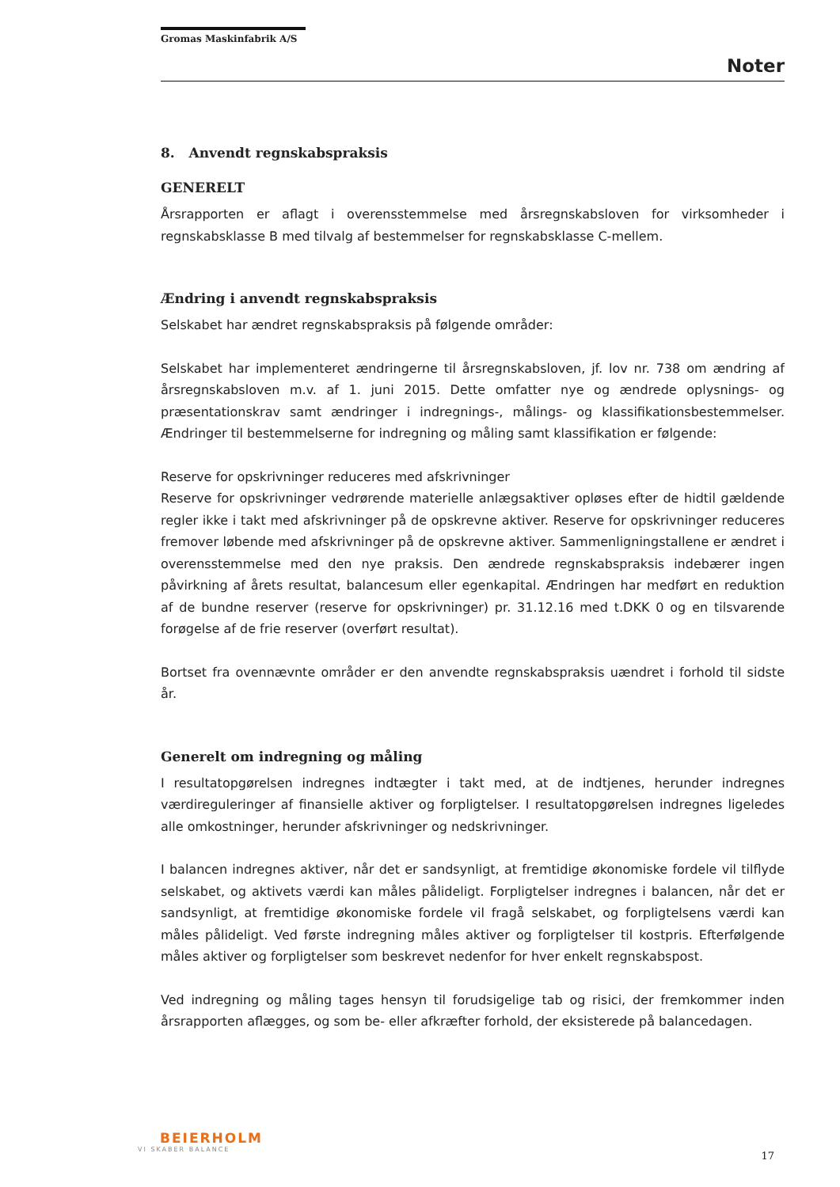Gromas Maskinfabrik A/S
Noter
8. Anvendt regnskabspraksis
GENERELT
Årsrapporten er aflagt i overensstemmelse med årsregnskabsloven for virksomheder i regnskabsklasse B med tilvalg af bestemmelser for regnskabsklasse C-mellem.
Ændring i anvendt regnskabspraksis
Selskabet har ændret regnskabspraksis på følgende områder:
Selskabet har implementeret ændringerne til årsregnskabsloven, jf. lov nr. 738 om ændring af årsregnskabsloven m.v. af 1. juni 2015. Dette omfatter nye og ændrede oplysnings- og præsentationskrav samt ændringer i indregnings-, målings- og klassifikationsbestemmelser. Ændringer til bestemmelserne for indregning og måling samt klassifikation er følgende:
Reserve for opskrivninger reduceres med afskrivninger
Reserve for opskrivninger vedrørende materielle anlægsaktiver opløses efter de hidtil gældende regler ikke i takt med afskrivninger på de opskrevne aktiver. Reserve for opskrivninger reduceres fremover løbende med afskrivninger på de opskrevne aktiver. Sammenligningstallene er ændret i overensstemmelse med den nye praksis. Den ændrede regnskabspraksis indebærer ingen påvirkning af årets resultat, balancesum eller egenkapital. Ændringen har medført en reduktion af de bundne reserver (reserve for opskrivninger) pr. 31.12.16 med t.DKK 0 og en tilsvarende forøgelse af de frie reserver (overført resultat).
Bortset fra ovennævnte områder er den anvendte regnskabspraksis uændret i forhold til sidste år.
Generelt om indregning og måling
I resultatopgørelsen indregnes indtægter i takt med, at de indtjenes, herunder indregnes værdireguleringer af finansielle aktiver og forpligtelser. I resultatopgørelsen indregnes ligeledes alle omkostninger, herunder afskrivninger og nedskrivninger.
I balancen indregnes aktiver, når det er sandsynligt, at fremtidige økonomiske fordele vil tilflyde selskabet, og aktivets værdi kan måles pålideligt. Forpligtelser indregnes i balancen, når det er sandsynligt, at fremtidige økonomiske fordele vil fragå selskabet, og forpligtelsens værdi kan måles pålideligt. Ved første indregning måles aktiver og forpligtelser til kostpris. Efterfølgende måles aktiver og forpligtelser som beskrevet nedenfor for hver enkelt regnskabspost.
Ved indregning og måling tages hensyn til forudsigelige tab og risici, der fremkommer inden årsrapporten aflægges, og som be- eller afkræfter forhold, der eksisterede på balancedagen.
BEIERHOLM
VI SKABER BALANCE
17